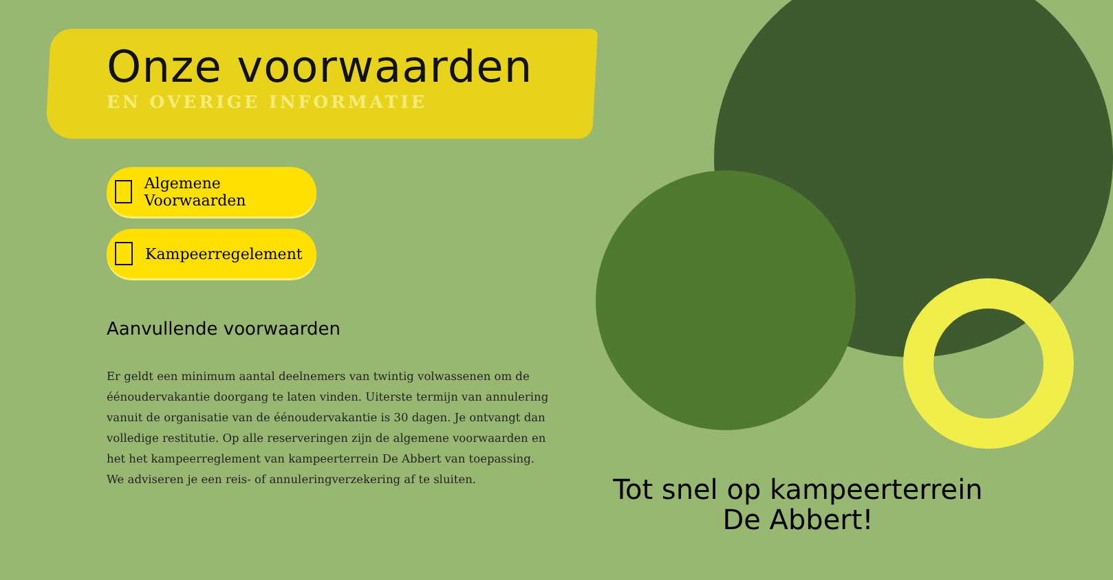Onze voorwaarden
EN OVERIGE INFORMATIE
Algemene Voorwaarden
Kampeerregelement
Aanvullende voorwaarden
Er geldt een minimum aantal deelnemers van twintig volwassenen om de éénoudervakantie doorgang te laten vinden. Uiterste termijn van annulering vanuit de organisatie van de éénoudervakantie is 30 dagen. Je ontvangt dan volledige restitutie. Op alle reserveringen zijn de algemene voorwaarden en het het kampeerreglement van kampeerterrein De Abbert van toepassing. We adviseren je een reis- of annuleringverzekering af te sluiten.
Tot snel op kampeerterrein De Abbert!